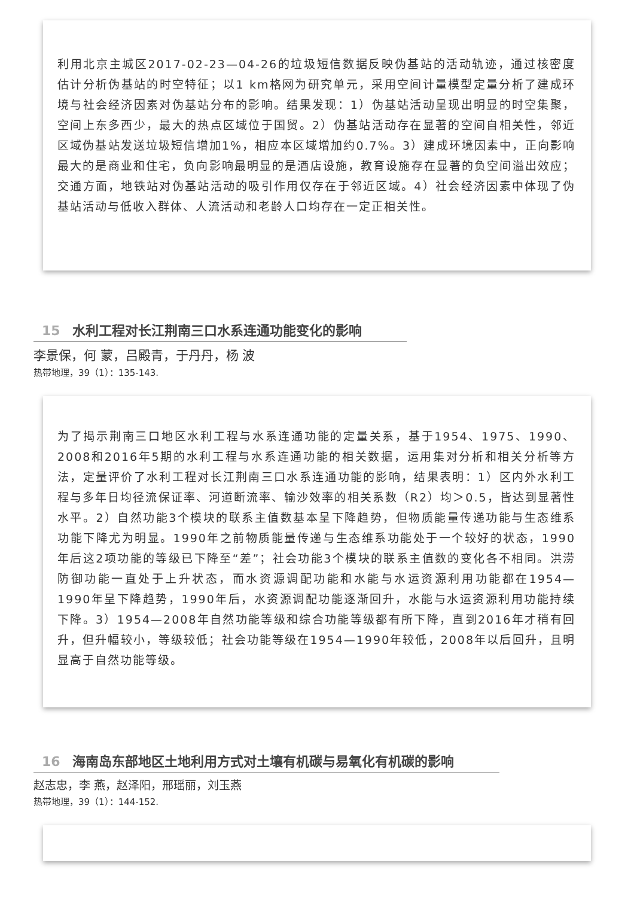利用北京主城区2017-02-23—04-26的垃圾短信数据反映伪基站的活动轨迹，通过核密度估计分析伪基站的时空特征；以1 km格网为研究单元，采用空间计量模型定量分析了建成环境与社会经济因素对伪基站分布的影响。结果发现：1）伪基站活动呈现出明显的时空集聚，空间上东多西少，最大的热点区域位于国贸。2）伪基站活动存在显著的空间自相关性，邻近区域伪基站发送垃圾短信增加1%，相应本区域增加约0.7%。3）建成环境因素中，正向影响最大的是商业和住宅，负向影响最明显的是酒店设施，教育设施存在显著的负空间溢出效应；交通方面，地铁站对伪基站活动的吸引作用仅存在于邻近区域。4）社会经济因素中体现了伪基站活动与低收入群体、人流活动和老龄人口均存在一定正相关性。
15 水利工程对长江荆南三口水系连通功能变化的影响
李景保，何 蒙，吕殿青，于丹丹，杨 波
热带地理，39（1）：135-143.
为了揭示荆南三口地区水利工程与水系连通功能的定量关系，基于1954、1975、1990、2008和2016年5期的水利工程与水系连通功能的相关数据，运用集对分析和相关分析等方法，定量评价了水利工程对长江荆南三口水系连通功能的影响，结果表明：1）区内外水利工程与多年日均径流保证率、河道断流率、输沙效率的相关系数（R2）均＞0.5，皆达到显著性水平。2）自然功能3个模块的联系主值数基本呈下降趋势，但物质能量传递功能与生态维系功能下降尤为明显。1990年之前物质能量传递与生态维系功能处于一个较好的状态，1990年后这2项功能的等级已下降至“差”；社会功能3个模块的联系主值数的变化各不相同。洪涝防御功能一直处于上升状态，而水资源调配功能和水能与水运资源利用功能都在1954—1990年呈下降趋势，1990年后，水资源调配功能逐渐回升，水能与水运资源利用功能持续下降。3）1954—2008年自然功能等级和综合功能等级都有所下降，直到2016年才稍有回升，但升幅较小，等级较低；社会功能等级在1954—1990年较低，2008年以后回升，且明显高于自然功能等级。
16 海南岛东部地区土地利用方式对土壤有机碳与易氧化有机碳的影响
赵志忠，李 燕，赵泽阳，邢瑶丽，刘玉燕
热带地理，39（1）：144-152.